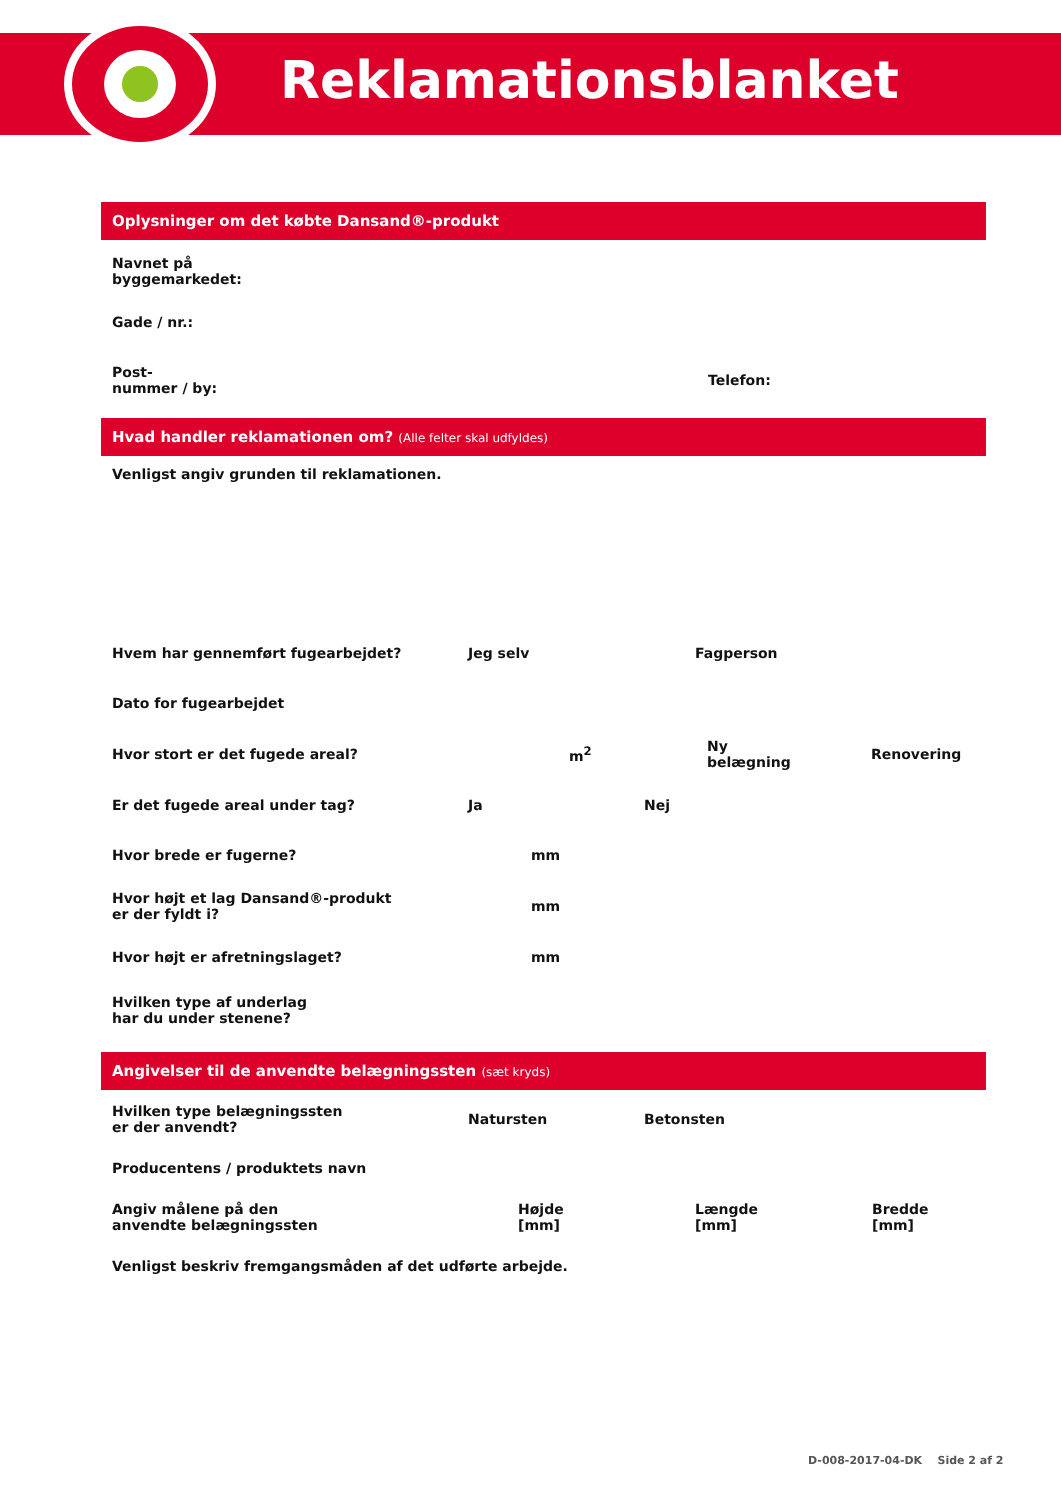Reklamationsblanket
Oplysninger om det købte Dansand®-produkt
Navnet på
byggemarkedet:
Gade / nr.:
Post-
nummer / by:
Telefon:
Hvad handler reklamationen om? (Alle felter skal udfyldes)
Venligst angiv grunden til reklamationen.
Hvem har gennemført fugearbejdet? Jeg selv Fagperson
Dato for fugearbejdet
Hvor stort er det fugede areal? m<sup>2</sup>
Ny
belægning
Renovering
Er det fugede areal under tag? Ja Nej
Hvor brede er fugerne? mm
Hvor højt et lag Dansand®-produkt
er der fyldt i?
mm
Hvor højt er afretningslaget? mm
Hvilken type af underlag
har du under stenene?
Angivelser til de anvendte belægningssten (sæt kryds)
Hvilken type belægningssten
er der anvendt?
Natursten Betonsten
Producentens / produktets navn
Angiv målene på den
anvendte belægningssten
Højde
[mm]
Længde
[mm]
Bredde
[mm]
Venligst beskriv fremgangsmåden af det udførte arbejde.
D-008-2017-04-DK Side 2 af 2